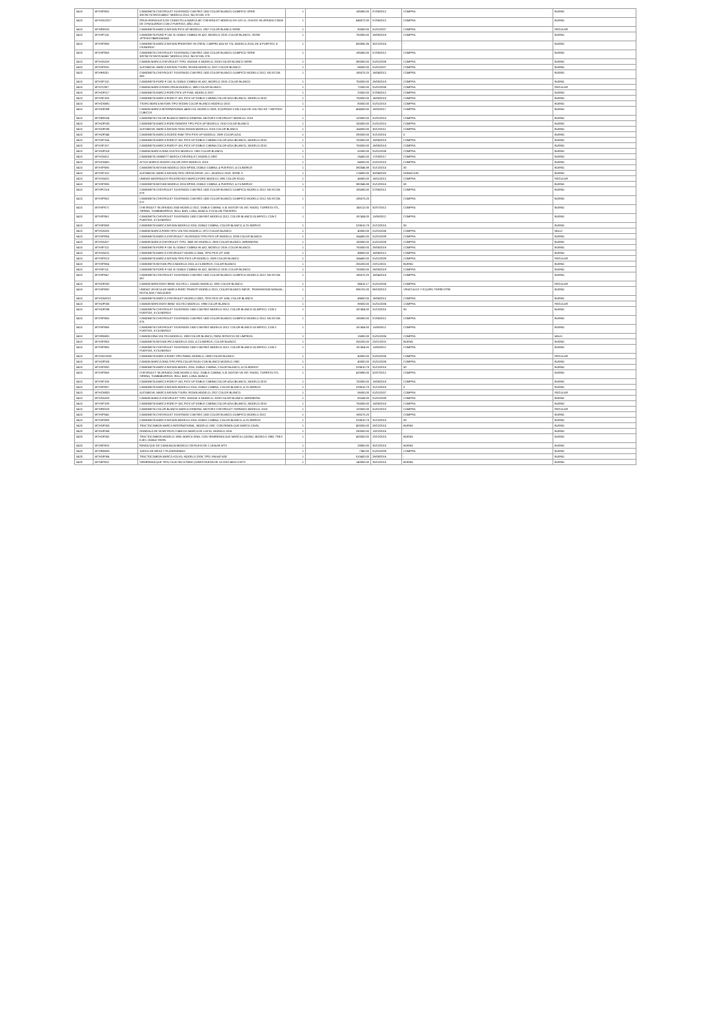| 5410 | MTHSP055 | CAMIONETA CHEVROLET SILVERADO CAB REG 1500 COLOR BLANCO OLIMPICO SERIE 3GCNCSCX8CG240517 MODELO 2012, NO ECON. 075 | 1 | 185580.00 | 07/05/2012 | COMPRA | BUENO |
| 5410 | MTHSASG17 | GRUA HIDRAULICA DE CANASTILLA MARCA MC CHEVROLET MODELO EH-120-11, CHASIS SILVERADO C3500 DE 3 PASAJEROS CON 2 PUERTAS, AÑO 2012. | 1 | 646872.00 | 07/06/2012 | COMPRA | BUENO |
| 5410 | MTHRE002 | CAMIONETA MARCA NISSAN PICK-UP MODELO: 2007 COLOR BLANCA SERIE | 1 | 80000.00 | 01/01/2007 | COMPRA | REGULAR |
| 5410 | MTHSP115 | CAMIONETA FORD F-150 XL DOBLE CABINA V6 4X2, MODELO 2019, COLOR BLANCO, SERIE 1FTEW1CB4KKD41643 | 1 | 750000.00 | 28/05/2019 | COMPRA | BUENO |
| 5410 | MTHSP086 | CAMIONETA MARCA NISSAN FRONTIER V6 CREW, CABPRO 4X4 XE T/A, MODELO 2016, DE 4 PUERTAS, 6 CILINDROS | 1 | 560855.36 | 30/12/2016 | - | BUENO |
| 5410 | MTHSP058 | CAMIONETA CHEVROLET SILVERADO CAB REG 1500 COLOR BLANCO OLIMPICO SERIE 3GCNCSCX8CG241667 MODELO 2012, NO ECON. 076 | 1 | 185580.00 | 07/05/2012 | COMPRA | BUENO |
| 5410 | MTHSA208 | CAMION MARCA CHEVROLET TIPO: KODIAK K MODELO: 2008 COLOR BLANCO SERIE | 1 | 380000.00 | 01/01/2008 | COMPRA | BUENO |
| 5410 | MTHSP032 | AUTOMOVIL MARCA NISSAN TSURU SEDAN MODELO: 2007 COLOR BLANCO | 1 | 56000.00 | 01/01/2007 | COMPRA | BUENO |
| 5410 | MTHFA001 | CAMIONETA CHEVROLET SILVERADO CAB REG 1500 COLOR BLANCO OLIMPICO MODELO 2012, NO ECON. 083 | 1 | 185575.20 | 18/04/2012 | COMPRA | BUENO |
| 5410 | MTHSP110 | CAMIONETA FORD F-150 XL DOBLE CABINA V6 4X2, MODELO 2019, COLOR BLANCO | 1 | 750000.00 | 28/05/2019 | COMPRA | BUENO |
| 5410 | MTHTV007 | CAMION MARCA FORD GRUA MODELO: 1980 COLOR BLANCO | 1 | 72000.00 | 01/01/2006 | COMPRA | REGULAR |
| 5410 | MTHOP017 | CAMIONETA MARCA FORD PICK UP F150, MODELO 2007 | 1 | 20000.00 | 07/06/2012 | COMPRA | BUENO |
| 5410 | MTHSP105 | CAMIONETA MARCA FORD F-150, PICK UP DOBLE CABINA COLOR AZUL/BLANCO, MODELO 2018 | 1 | 750000.00 | 18/05/2018 | COMPRA | BUENO |
| 5410 | MTHCM081 | TSURU MARCA NISSAN TIPO SEDAN COLOR BLANCO MODELO 2010 | 1 | 80000.00 | 01/01/2010 | COMPRA | BUENO |
| 5410 | MTHOP059 | CAMION MARCA INTERNATIONAL 4400-215, MODELO 2003, EQUIPADO CON CAJA DE VOLTEO DE 7 METROS CUBICOS | 1 | 404000.00 | 18/02/2017 | COMPRA | BUENO |
| 5410 | MTHRE004 | CAMIONETA COLOR BLANCO MARCA GENERAL MOTORS CHEVROLET MODELO: 2010 | 1 | 120000.00 | 01/01/2010 | COMPRA | BUENO |
| 5410 | MTHOP033 | CAMIONETA MARCA FORD RANGER TIPO PICK-UP MODELO: 2010 COLOR BLANCO | 1 | 150000.00 | 01/01/2010 | COMPRA | BUENO |
| 5410 | MTHOP035 | AUTOMOVIL MARCA NISSAN TIIDA SEDAN MODELO: 2010 COLOR BLANCO | 1 | 164000.00 | 30/12/2011 | COMPRA | BUENO |
| 5410 | MTHOP040 | CAMIONETA MARCA DODGE RAM TIPO PICK-UP MODELO: 2009 COLOR AZUL | 1 | 280000.00 | 31/12/2015 | 0 | BUENO |
| 5410 | MTHSP104 | CAMIONETA MARCA FORD F-150, PICK UP DOBLE CABINA COLOR AZUL/BLANCO, MODELO 2018 | 1 | 750000.00 | 18/05/2018 | COMPRA | BUENO |
| 5410 | MTHSP107 | CAMIONETA MARCA FORD F-150, PICK UP DOBLE CABINA COLOR AZUL/BLANCO, MODELO 2018 | 1 | 750000.00 | 18/05/2018 | COMPRA | BUENO |
| 5410 | MTHOP018 | CAMION MARCA DINA VOLTEO MODELO: 1981 COLOR BLANCO | 1 | 52000.00 | 01/01/2006 | COMPRA | BUENO |
| 5410 | MTHSA021 | CAMIONETA VANNETT MARCA CHEVROLET, MODELO 1992 | 1 | 26400.00 | 17/03/2017 | COMPRA | BUENO |
| 5410 | MTHCM001 | ATTOS MARCA DODGE COLOR GRIS MODELO: 2010 | 1 | 84000.00 | 01/01/2010 | COMPRA | BUENO |
| 5410 | MTHSP085 | CAMIONETA NISSAN MODELO 2016 NP300, DOBLE CABINA, 4 PUERTAS, 4 CILINDROS | 1 | 380346.88 | 31/12/2015 | 00 | BUENO |
| 5410 | MTHSP120 | AUTOMOVIL MARCA NISSAN TIPO VERSA DRIVE 1.6 L, MODELO 2018, SERIE 3 | 1 | 174800.00 | 30/04/2020 | DONACION | BUENO |
| 5410 | MTHSA020 | UNIDAD MATERIALES PELIGROSOS MARCA FORD MODELO 1991 COLOR ROJO | 1 | 46800.00 | 18/01/2012 | COMPRA | REGULAR |
| 5410 | MTHSP086 | CAMIONETA NISSAN MODELO 2016 NP300, DOBLE CABINA, 4 PUERTAS, 4 CILINDROS | 1 | 380346.88 | 31/12/2015 | 00 | BUENO |
| 5410 | MTHPC016 | CAMIONETA CHEVROLET SILVERADO CAB REG 1500 COLOR BLANCO OLIMPICO MODELO 2012, NO ECON. 079 | 1 | 185580.00 | 07/05/2012 | COMPRA | BUENO |
| 5410 | MTHSP052 | CAMIONETA CHEVROLET SILVERADO CAB REG 1500 COLOR BLANCO OLIMPICO MODELO 2012, NO ECON. 072 | 1 | 185575.20 | | COMPRA | BUENO |
| 5410 | MTHSP071 | CHEVROLET SILVERADO 2500 MODELO 2012, DOBLE CABINA, 5.3L MOTOR V8, INT. RADIO, TORRETA STL, SIRENA, TUMBABURROS, ROLL BAR, LONA, BANCA, ESCALON TRASERO | 1 | 343112.00 | 02/07/2012 | COMPRA | BUENO |
| 5410 | MTHSP061 | CAMIONETA CHEVROLET SILVERADO 1500 CAB REG MODELO 2012, COLOR BLANCO OLIMPICO, CON 2 PUERTAS, 8 CILINDROS | 1 | 187404.00 | 11/06/2012 | COMPRA | BUENO |
| 5410 | MTHSP088 | CAMIONETA MARCA NISSAN MODELO 2016, DOBLE CABINA, COLOR BLANCO, 4 CILINDROS | 1 | 319610.78 | 31/12/2015 | 00 | BUENO |
| 5410 | MTHSA205 | CAMION MARCA FORD TIPO VOLTEO MODELO: 1972 COLOR BLANCO | 1 | 40000.00 | 01/01/2006 | COMPRA | MALO |
| 5410 | MTHSP094 | CAMIONETA MARCA CHEVROLET SILVERADO TIPO PICK-UP MODELO: 2008 COLOR BLANCO | 1 | 164400.00 | 01/01/2009 | COMPRA | BUENO |
| 5410 | MTHSA207 | CAMION MARCA CHEVROLET TIPO: 3500 HD MODELO: 2008 COLOR BLANCO JARDINERIA | 1 | 180000.00 | 01/01/2008 | COMPRA | BUENO |
| 5410 | MTHSP112 | CAMIONETA FORD F-150 XL DOBLE CABINA V6 4X2, MODELO 2019, COLOR BLANCO | 1 | 750000.00 | 28/05/2019 | COMPRA | BUENO |
| 5410 | MTHSA015 | CAMIONETA MARCA CHEVROLET MODELO 2004, TIPO PICK UP 1500 | 1 | 49600.00 | 18/06/2012 | COMPRA | BUENO |
| 5410 | MTHSP013 | CAMIONETA MARCA NISSAN TIPO PICK-UP MODELO: 2009 COLOR BLANCO | 1 | 164400.00 | 01/01/2009 | COMPRA | REGULAR |
| 5410 | MTHSP084 | CAMIONETA NISSAN IPICA MODELO 2015, 4 CILINDROS, COLOR BLANCO | 1 | 255200.00 | 23/11/2015 | BUENO | BUENO |
| 5410 | MTHSP111 | CAMIONETA FORD F-150 XL DOBLE CABINA V6 4X2, MODELO 2019, COLOR BLANCO | 1 | 750000.00 | 28/05/2019 | COMPRA | BUENO |
| 5410 | MTHSP047 | CAMIONETA CHEVROLET SILVERADO CAB REG 1500 COLOR BLANCO OLIMPICO MODELO 2012, NO ECON. 087 | 1 | 185575.20 | 18/04/2016 | COMPRA | BUENO |
| 5410 | MTHOP002 | CAMION MERCEDES BENZ VOLTEO L 1314/52 MODELO: 1981 COLOR BLANCO | 1 | 94815.17 | 01/01/2006 | COMPRA | REGULAR |
| 5410 | MTHSP080 | UNIDAD VEHICULAR MARCA FORD TRANSIT MODELO 2013, COLOR BLANCO NIEVE, TRANSMISION MANUAL, ROTULADA Y BALIZADA | 1 | 396702.00 | 08/10/2013 | VEHICULOS Y EQUIPO TERRESTRE | BUENO |
| 5410 | MTHSA0313 | CAMIONETA MARCA CHEVROLET MODELO 2003, TIPO PICK UP 1500, COLOR BLANCO | 1 | 49600.00 | 18/06/2012 | COMPRA | BUENO |
| 5410 | MTHOP005 | CAMION MERCEDES BENZ VOLTEO MODELO: 1986 COLOR BLANCO | 1 | 88000.00 | 01/01/2006 | COMPRA | REGULAR |
| 5410 | MTHOP038 | CAMIONETA CHEVROLET SILVERADO 1500 CAB REG MODELO 2012, COLOR BLANCO OLIMPICO, CON 2 PUERTAS, 8 CILINDROS | 1 | 187404.00 | 31/12/2015 | 00 | BUENO |
| 5410 | MTHSP056 | CAMIONETA CHEVROLET SILVERADO CAB REG 1500 COLOR BLANCO OLIMPICO MODELO 2012, NO ECON. 076 | 1 | 185580.00 | 07/05/2012 | COMPRA | BUENO |
| 5410 | MTHSP066 | CAMIONETA CHEVROLET SILVERADO 1500 CAB REG MODELO 2012, COLOR BLANCO OLIMPICO, CON 2 PUERTAS, 8 CILINDROS | 1 | 187404.00 | 11/06/2012 | COMPRA | BUENO |
| 5410 | MTHRM001 | CAMION DINA VOLTEO MODELO: 1983 COLOR BLANCO, PARA SERVICIO DE LIMPIEZA | 1 | 15800.00 | 01/01/2006 | COMPRA | MALO |
| 5410 | MTHSP083 | CAMIONETA NISSAN IPICA MODELO 2015, 4 CILINDROS, COLOR BLANCO | 1 | 255200.00 | 23/11/2015 | BUENO | BUENO |
| 5410 | MTHSP065 | CAMIONETA CHEVROLET SILVERADO 1500 CAB REG MODELO 2012, COLOR BLANCO OLIMPICO, CON 2 PUERTAS, 8 CILINDROS | 1 | 187404.00 | 11/06/2012 | COMPRA | BUENO |
| 5410 | MTHSASG03 | CAMIONETA MARCA FORD TIPO PANEL MODELO: 1998 COLOR BLANCO | 1 | 40000.00 | 01/01/2006 | COMPRA | REGULAR |
| 5410 | MTHOP025 | CAMION MARCA DINA TIPO PIPA COLOR ROJO CON BLANCO MODELO 1982 | 1 | 40000.00 | 01/01/2006 | COMPRA | BUENO |
| 5410 | MTHSP090 | CAMIONETA MARCA NISSAN MODEL 2016, DOBLE CABINA, COLOR BLANCO, 4 CILINDROS | 1 | 319610.78 | 31/12/2015 | 00 | BUENO |
| 5410 | MTHSP068 | CHEVROLET SILVERADO 2500 MODELO 2012, DOBLE CABINA, 5.3L MOTOR V8, INT. RADIO, TORRETA STL, SIRENA, TUMBABURROS, ROLL BAR, LONA, BANCA | 1 | 420890.00 | 02/07/2012 | COMPRA | BUENO |
| 5410 | MTHSP108 | CAMIONETA MARCA FORD F-150, PICK UP DOBLE CABINA COLOR AZUL/BLANCO, MODELO 2018 | 1 | 750000.00 | 18/05/2018 | COMPRA | BUENO |
| 5410 | MTHSP087 | CAMIONETA MARCA NISSAN MODELO 2016, DOBLE CABINA, COLOR BLANCO, 4 CILINDROS | 1 | 319610.78 | 31/12/2015 | 0 | BUENO |
| 5410 | MTHCM003 | AUTOMOVIL MARCA NISSAN TSURU SEDAN MODELO: 2007 COLOR BLANCO | 1 | 56000.00 | 01/01/2007 | COMPRA | REGULAR |
| 5410 | MTHSA209 | CAMION MARCA CHEVROLET TIPO: KODIAK K MODELO: 2009 COLOR BLANCO JARDINERIA | 1 | 80248.93 | 01/01/2009 | COMPRA | BUENO |
| 5410 | MTHSP109 | CAMIONETA MARCA FORD F-150, PICK UP DOBLE CABINA COLOR AZUL/BLANCO, MODELO 2018 | 1 | 750000.00 | 18/05/2018 | COMPRA | BUENO |
| 5410 | MTHRE003 | CAMIONETA COLOR BLANCO MARCA GENERAL MOTORS CHEVROLET TORNADO MODELO: 2010 | 1 | 120000.00 | 01/01/2010 | COMPRA | REGULAR |
| 5410 | MTHSP040 | CAMIONETA CHEVROLET SILVERADO CAB REG 1500 COLOR BLANCO OLIMPICO MODELO 2012 | 1 | 185575.20 | | COMPRA | BUENO |
| 5410 | MTHSP089 | CAMIONETA MARCA NISSAN MODELO 2016, DOBLE CABINA, COLOR BLANCO, 4 CILINDROS | 1 | 319610.78 | 31/12/2015 | 00 | BUENO |
| 5420 | MTHOP053 | TRACTOCAMION MARCA INTERNATIONAL, MODELO 1987, CON REMOLQUE MARCA CAVAL | 1 | 400000.00 | 28/12/2015 | BUENO | BUENO |
| 5420 | MTHOP058 | GONDOLA DE 30 METROS CUBICOS MARCA DE LUCIO, MODELO 2016 | 1 | 280000.00 | 13/12/2016 | | BUENO |
| 5420 | MTHOP052 | TRACTOCAMION MODELO 1983, MARCA DINA, CON SEMIREMOLQUE MARCA LOZANO, MODELO 1983, TRES EJES, DOBLE PATIN | 1 | 400000.00 | 23/12/2015 | BUENO | BUENO |
| 5420 | MTHEP003 | REMOLQUE DE CAMA BAJA MODELO CB7818-M DE 2.18X4.88 MTS | 1 | 28800.00 | 30/12/2015 | BUENO | BUENO |
| 5420 | MTHRM025 | JUEGO DE MESA Y PLATAFORMAS | 1 | 7360.00 | 01/01/2009 | COMPRA | BUENO |
| 5420 | MTHOP056 | TRACTOCAMION MARCA VOLVO, MODELO 2008, TIPO VNL64T-430 | 1 | 510400.00 | 28/08/2016 | - | BUENO |
| 5420 | MTHEP002 | SEMIREMOLQUE TIPO CAJA SECA PARA QUINTA RUEDA DE 10.20X2.40X2.3 MTS | 1 | 140000.00 | 30/12/2015 | BUENO | BUENO |